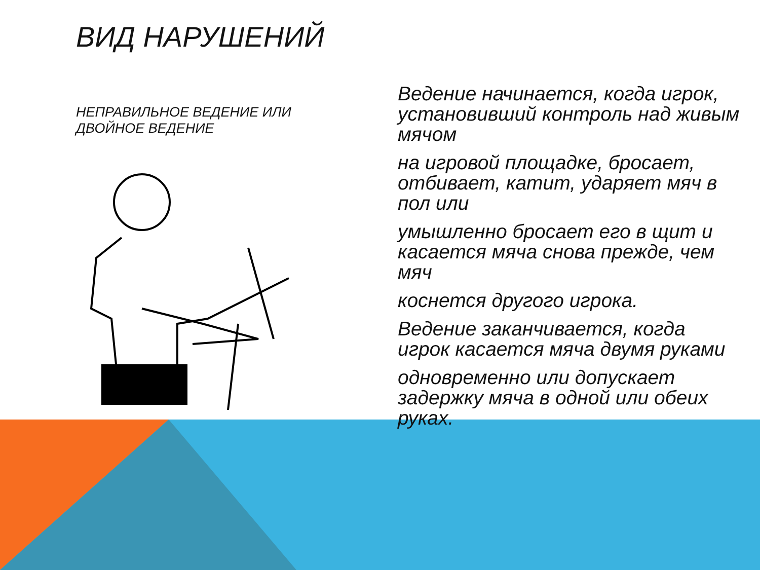ВИД НАРУШЕНИЙ
НЕПРАВИЛЬНОЕ ВЕДЕНИЕ ИЛИ ДВОЙНОЕ ВЕДЕНИЕ
Ведение начинается, когда игрок, установивший контроль над живым мячом
на игровой площадке, бросает, отбивает, катит, ударяет мяч в пол или
умышленно бросает его в щит и касается мяча снова прежде, чем мяч
коснется другого игрока.
Ведение заканчивается, когда игрок касается мяча двумя руками
одновременно или допускает задержку мяча в одной или обеих руках.